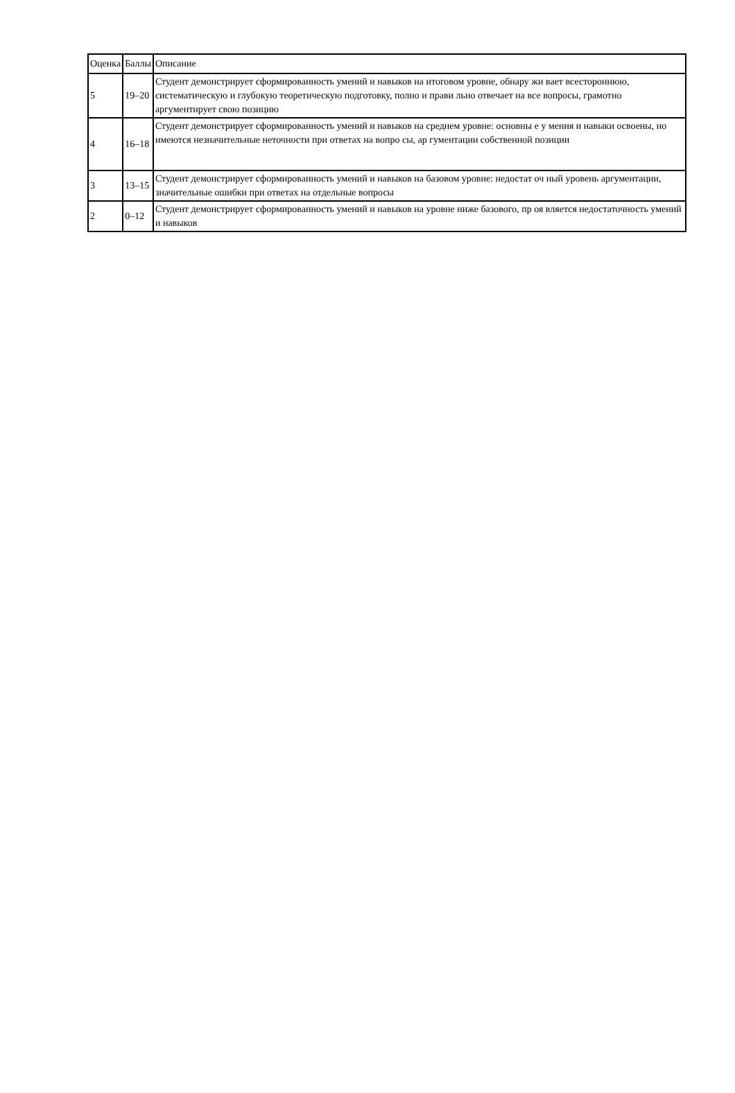| Оценка | Баллы | Описание |
| --- | --- | --- |
| 5 | 19–20 | Студент демонстрирует сформированность умений и навыков на итоговом уровне, обнару жи вает всестороннюю, систематическую и глубокую теоретическую подготовку, полно и прави льно отвечает на все вопросы, грамотно аргументирует свою позицию |
| 4 | 16–18 | Студент демонстрирует сформированность умений и навыков на среднем уровне: основны е у мения и навыки освоены, но имеются незначительные неточности при ответах на вопро сы, ар гументации собственной позиции |
| 3 | 13–15 | Студент демонстрирует сформированность умений и навыков на базовом уровне: недостат оч ный уровень аргументации, значительные ошибки при ответах на отдельные вопросы |
| 2 | 0–12 | Студент демонстрирует сформированность умений и навыков на уровне ниже базового, пр оя вляется недостаточность умений и навыков |